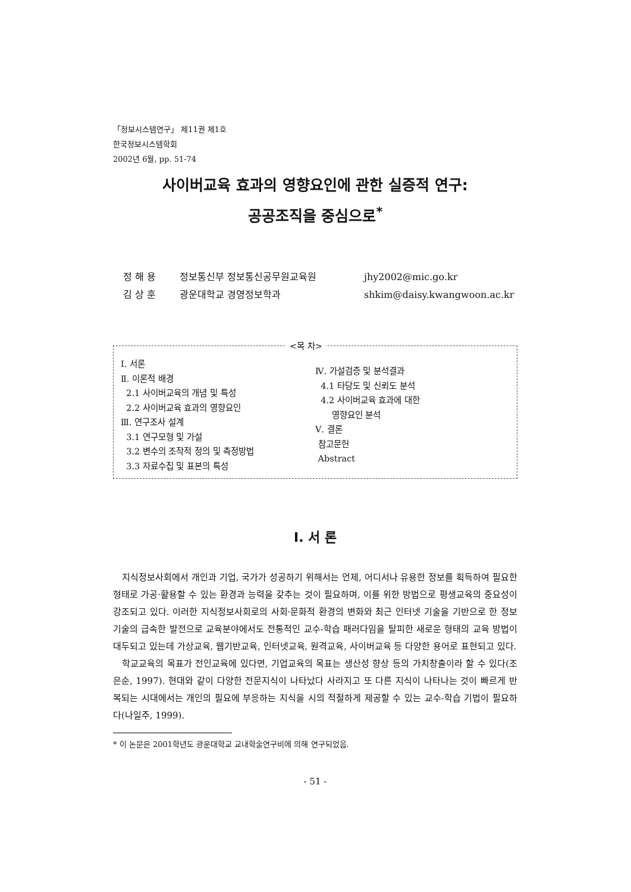「정보시스템연구」 제11권 제1호
한국정보시스템학회
2002년 6월, pp. 51-74
사이버교육 효과의 영향요인에 관한 실증적 연구:
공공조직을 중심으로<sup>*</sup>
정 해 용 정보통신부 정보통신공무원교육원 jhy2002@mic.go.kr
김 상 훈 광운대학교 경영정보학과 shkim@daisy.kwangwoon.ac.kr
<목 차>
Ⅰ. 서론
Ⅱ. 이론적 배경
2.1 사이버교육의 개념 및 특성
2.2 사이버교육 효과의 영향요인
Ⅲ. 연구조사 설계
3.1 연구모형 및 가설
3.2 변수의 조작적 정의 및 측정방법
3.3 자료수집 및 표본의 특성
Ⅳ. 가설검증 및 분석결과
4.1 타당도 및 신뢰도 분석
4.2 사이버교육 효과에 대한
영향요인 분석
Ⅴ. 결론
참고문헌
Abstract
Ⅰ. 서 론
지식정보사회에서 개인과 기업, 국가가 성공하기 위해서는 언제, 어디서나 유용한 정보를 획득하여 필요한 형태로 가공·활용할 수 있는 환경과 능력을 갖추는 것이 필요하며, 이를 위한 방법으로 평생교육의 중요성이 강조되고 있다. 이러한 지식정보사회로의 사회·문화적 환경의 변화와 최근 인터넷 기술을 기반으로 한 정보기술의 급속한 발전으로 교육분야에서도 전통적인 교수-학습 패러다임을 탈피한 새로운 형태의 교육 방법이 대두되고 있는데 가상교육, 웹기반교육, 인터넷교육, 원격교육, 사이버교육 등 다양한 용어로 표현되고 있다.
학교교육의 목표가 전인교육에 있다면, 기업교육의 목표는 생산성 향상 등의 가치창출이라 할 수 있다(조은순, 1997). 현대와 같이 다양한 전문지식이 나타났다 사라지고 또 다른 지식이 나타나는 것이 빠르게 반복되는 시대에서는 개인의 필요에 부응하는 지식을 시의 적절하게 제공할 수 있는 교수-학습 기법이 필요하다(나일주, 1999).
* 이 논문은 2001학년도 광운대학교 교내학술연구비에 의해 연구되었음.
- 51 -